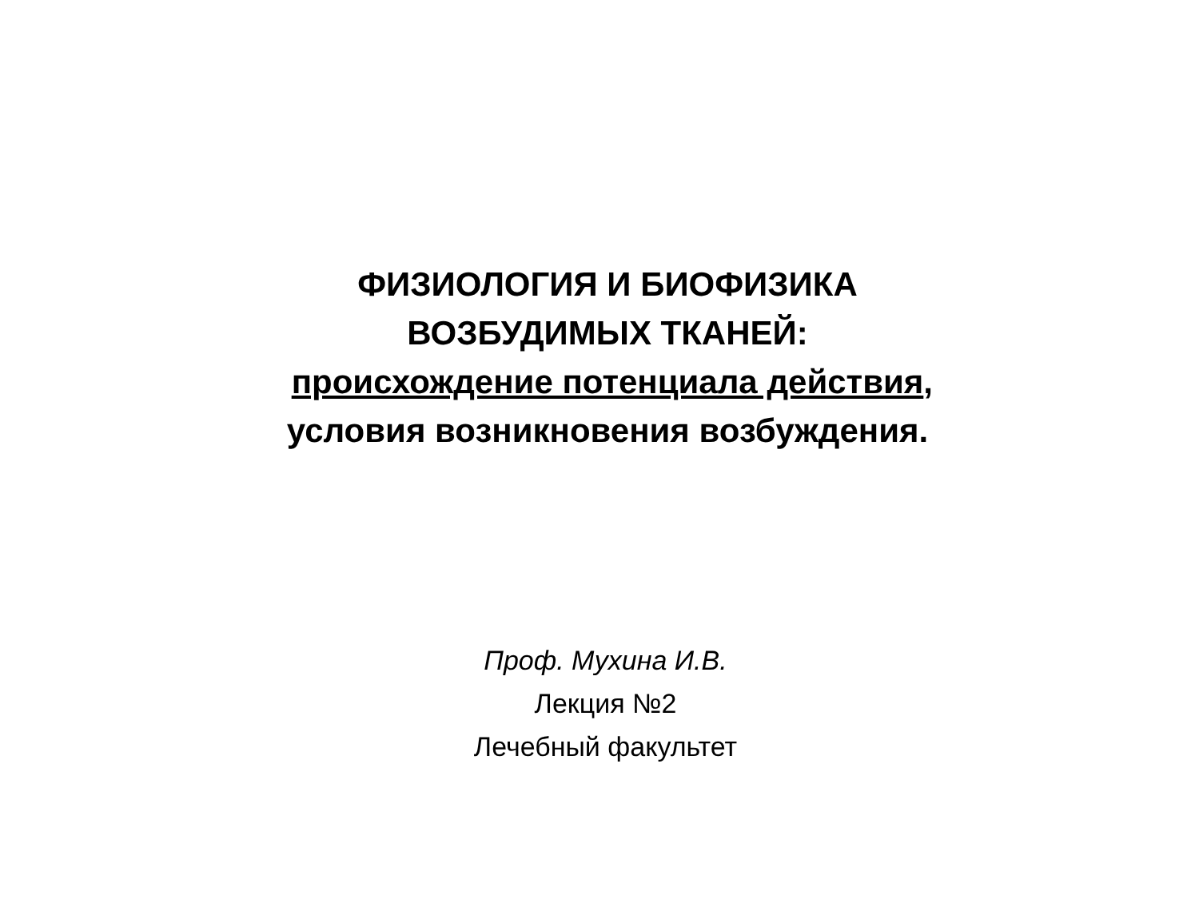ФИЗИОЛОГИЯ И БИОФИЗИКА
ВОЗБУДИМЫХ ТКАНЕЙ:
происхождение потенциала действия,
условия возникновения возбуждения.
Проф. Мухина И.В.
Лекция №2
Лечебный факультет